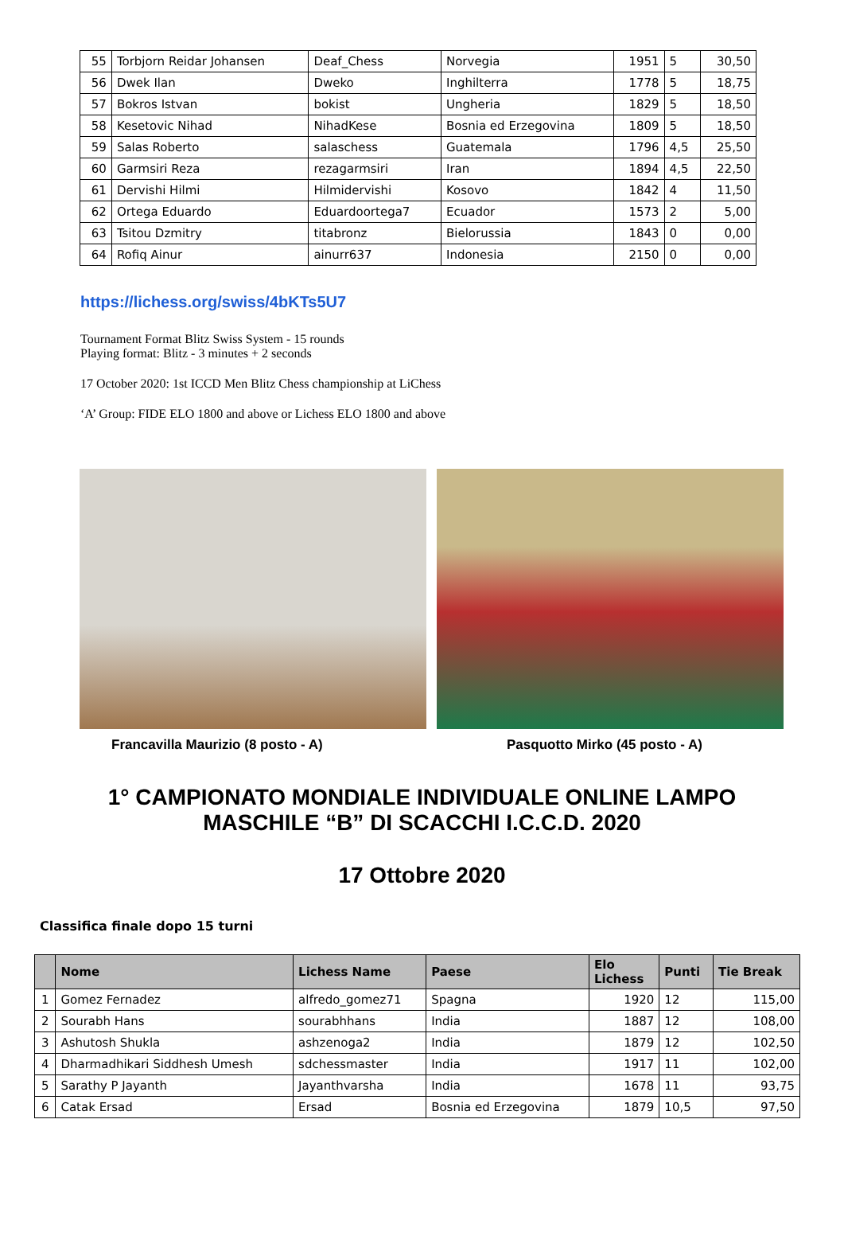| 55 | Torbjorn Reidar Johansen | Deaf_Chess | Norvegia | 1951 | 5 | 30,50 |
| 56 | Dwek Ilan | Dweko | Inghilterra | 1778 | 5 | 18,75 |
| 57 | Bokros Istvan | bokist | Ungheria | 1829 | 5 | 18,50 |
| 58 | Kesetovic Nihad | NihadKese | Bosnia ed Erzegovina | 1809 | 5 | 18,50 |
| 59 | Salas Roberto | salaschess | Guatemala | 1796 | 4,5 | 25,50 |
| 60 | Garmsiri Reza | rezagarmsiri | Iran | 1894 | 4,5 | 22,50 |
| 61 | Dervishi Hilmi | Hilmidervishi | Kosovo | 1842 | 4 | 11,50 |
| 62 | Ortega Eduardo | Eduardoortega7 | Ecuador | 1573 | 2 | 5,00 |
| 63 | Tsitou Dzmitry | titabronz | Bielorussia | 1843 | 0 | 0,00 |
| 64 | Rofiq Ainur | ainurr637 | Indonesia | 2150 | 0 | 0,00 |
https://lichess.org/swiss/4bKTs5U7
Tournament Format Blitz Swiss System - 15 rounds
Playing format: Blitz - 3 minutes + 2 seconds
17 October 2020: 1st ICCD Men Blitz Chess championship at LiChess
‘A’ Group: FIDE ELO 1800 and above or Lichess ELO 1800 and above
Francavilla Maurizio (8 posto - A) Pasquotto Mirko (45 posto - A)
1° CAMPIONATO MONDIALE INDIVIDUALE ONLINE LAMPO
MASCHILE “B” DI SCACCHI I.C.C.D. 2020
17 Ottobre 2020
Classifica finale dopo 15 turni
| | Nome | Lichess Name | Paese | Elo Lichess | Punti | Tie Break |
| --- | --- | --- | --- | --- | --- | --- |
| 1 | Gomez Fernadez | alfredo_gomez71 | Spagna | 1920 | 12 | 115,00 |
| 2 | Sourabh Hans | sourabhhans | India | 1887 | 12 | 108,00 |
| 3 | Ashutosh Shukla | ashzenoga2 | India | 1879 | 12 | 102,50 |
| 4 | Dharmadhikari Siddhesh Umesh | sdchessmaster | India | 1917 | 11 | 102,00 |
| 5 | Sarathy P Jayanth | Jayanthvarsha | India | 1678 | 11 | 93,75 |
| 6 | Catak Ersad | Ersad | Bosnia ed Erzegovina | 1879 | 10,5 | 97,50 |